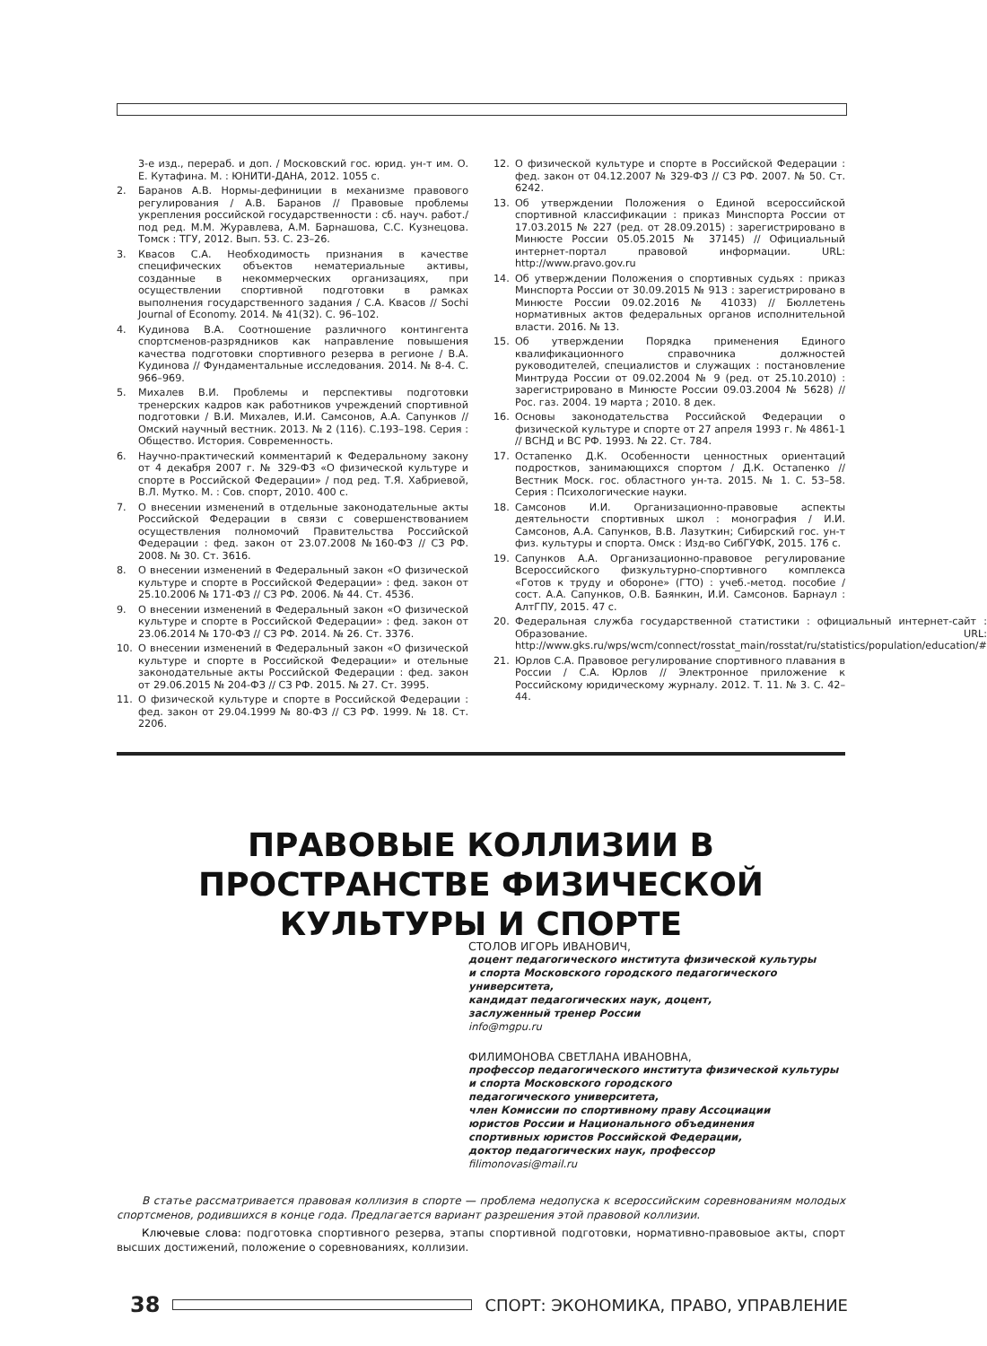3-е изд., перераб. и доп. / Московский гос. юрид. ун-т им. О. Е. Кутафина. М. : ЮНИТИ-ДАНА, 2012. 1055 с.
2. Баранов А.В. Нормы-дефиниции в механизме правового регулирования / А.В. Баранов // Правовые проблемы укрепления российской государственности : сб. науч. работ./ под ред. М.М. Журавлева, А.М. Барнашова, С.С. Кузнецова. Томск : ТГУ, 2012. Вып. 53. С. 23–26.
3. Квасов С.А. Необходимость признания в качестве специфических объектов нематериальные активы, созданные в некоммерческих организациях, при осуществлении спортивной подготовки в рамках выполнения государственного задания / С.А. Квасов // Sochi Journal of Economy. 2014. № 41(32). С. 96–102.
4. Кудинова В.А. Соотношение различного контингента спортсменов-разрядников как направление повышения качества подготовки спортивного резерва в регионе / В.А. Кудинова // Фундаментальные исследования. 2014. № 8-4. С. 966–969.
5. Михалев В.И. Проблемы и перспективы подготовки тренерских кадров как работников учреждений спортивной подготовки / В.И. Михалев, И.И. Самсонов, А.А. Сапунков // Омский научный вестник. 2013. № 2 (116). С.193–198. Серия : Общество. История. Современность.
6. Научно-практический комментарий к Федеральному закону от 4 декабря 2007 г. № 329-ФЗ «О физической культуре и спорте в Российской Федерации» / под ред. Т.Я. Хабриевой, В.Л. Мутко. М. : Сов. спорт, 2010. 400 с.
7. О внесении изменений в отдельные законодательные акты Российской Федерации в связи с совершенствованием осуществления полномочий Правительства Российской Федерации : фед. закон от 23.07.2008 №160-ФЗ // СЗ РФ. 2008. № 30. Ст. 3616.
8. О внесении изменений в Федеральный закон «О физической культуре и спорте в Российской Федерации» : фед. закон от 25.10.2006 № 171-ФЗ // СЗ РФ. 2006. № 44. Ст. 4536.
9. О внесении изменений в Федеральный закон «О физической культуре и спорте в Российской Федерации» : фед. закон от 23.06.2014 № 170-ФЗ // СЗ РФ. 2014. № 26. Ст. 3376.
10. О внесении изменений в Федеральный закон «О физической культуре и спорте в Российской Федерации» и отельные законодательные акты Российской Федерации : фед. закон от 29.06.2015 № 204-ФЗ // СЗ РФ. 2015. № 27. Ст. 3995.
11. О физической культуре и спорте в Российской Федерации : фед. закон от 29.04.1999 № 80-ФЗ // СЗ РФ. 1999. № 18. Ст. 2206.
12. О физической культуре и спорте в Российской Федерации : фед. закон от 04.12.2007 № 329-ФЗ // СЗ РФ. 2007. № 50. Ст. 6242.
13. Об утверждении Положения о Единой всероссийской спортивной классификации : приказ Минспорта России от 17.03.2015 № 227 (ред. от 28.09.2015) : зарегистрировано в Минюсте России 05.05.2015 № 37145) // Официальный интернет-портал правовой информации. URL: http://www.pravo.gov.ru
14. Об утверждении Положения о спортивных судьях : приказ Минспорта России от 30.09.2015 № 913 : зарегистрировано в Минюсте России 09.02.2016 № 41033) // Бюллетень нормативных актов федеральных органов исполнительной власти. 2016. № 13.
15. Об утверждении Порядка применения Единого квалификационного справочника должностей руководителей, специалистов и служащих : постановление Минтруда России от 09.02.2004 № 9 (ред. от 25.10.2010) : зарегистрировано в Минюсте России 09.03.2004 № 5628) // Рос. газ. 2004. 19 марта ; 2010. 8 дек.
16. Основы законодательства Российской Федерации о физической культуре и спорте от 27 апреля 1993 г. № 4861-1 // ВСНД и ВС РФ. 1993. № 22. Ст. 784.
17. Остапенко Д.К. Особенности ценностных ориентаций подростков, занимающихся спортом / Д.К. Остапенко // Вестник Моск. гос. областного ун-та. 2015. № 1. С. 53–58. Серия : Психологические науки.
18. Самсонов И.И. Организационно-правовые аспекты деятельности спортивных школ : монография / И.И. Самсонов, А.А. Сапунков, В.В. Лазуткин; Сибирский гос. ун-т физ. культуры и спорта. Омск : Изд-во СибГУФК, 2015. 176 с.
19. Сапунков А.А. Организационно-правовое регулирование Всероссийского физкультурно-спортивного комплекса «Готов к труду и обороне» (ГТО) : учеб.-метод. пособие / сост. А.А. Сапунков, О.В. Баянкин, И.И. Самсонов. Барнаул : АлтГПУ, 2015. 47 с.
20. Федеральная служба государственной статистики : официальный интернет-сайт : Образование. URL: http://www.gks.ru/wps/wcm/connect/rosstat_main/rosstat/ru/statistics/population/education/#
21. Юрлов С.А. Правовое регулирование спортивного плавания в России / С.А. Юрлов // Электронное приложение к Российскому юридическому журналу. 2012. Т. 11. № 3. С. 42–44.
ПРАВОВЫЕ КОЛЛИЗИИ В ПРОСТРАНСТВЕ ФИЗИЧЕСКОЙ КУЛЬТУРЫ И СПОРТЕ
СТОЛОВ ИГОРЬ ИВАНОВИЧ,
доцент педагогического института физической культуры
и спорта Московского городского педагогического университета,
кандидат педагогических наук, доцент,
заслуженный тренер России
info@mgpu.ru
ФИЛИМОНОВА СВЕТЛАНА ИВАНОВНА,
профессор педагогического института физической культуры
и спорта Московского городского
педагогического университета,
член Комиссии по спортивному праву Ассоциации
юристов России и Национального объединения
спортивных юристов Российской Федерации,
доктор педагогических наук, профессор
filimonovasi@mail.ru
В статье рассматривается правовая коллизия в спорте — проблема недопуска к всероссийским соревнованиям молодых спортсменов, родившихся в конце года. Предлагается вариант разрешения этой правовой коллизии.
Ключевые слова: подготовка спортивного резерва, этапы спортивной подготовки, нормативно-правовыое акты, спорт высших достижений, положение о соревнованиях, коллизии.
38
СПОРТ: ЭКОНОМИКА, ПРАВО, УПРАВЛЕНИЕ